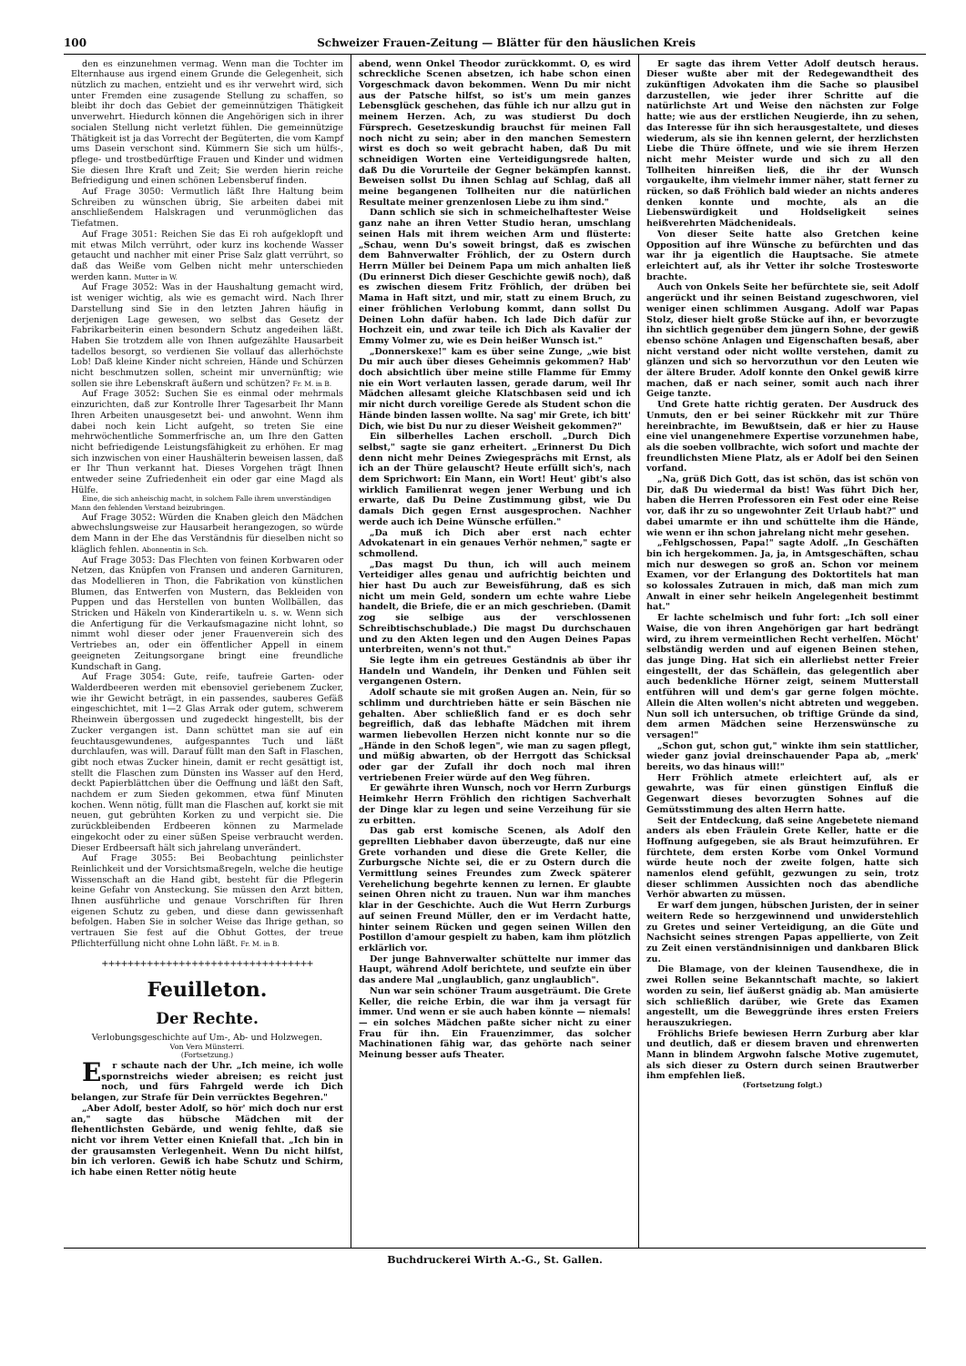100 Schweizer Frauen-Zeitung — Blätter für den häuslichen Kreis
den es einzunehmen vermag. Wenn man die Tochter im Elternhause aus irgend einem Grunde die Gelegenheit, sich nützlich zu machen, entzieht und es ihr verwehrt wird, sich unter Fremden eine zusagende Stellung zu schaffen, so bleibt ihr doch das Gebiet der gemeinnützigen Thätigkeit unverwehrt. Hiedurch können die Angehörigen sich in ihrer socialen Stellung nicht verletzt fühlen. Die gemeinnützige Thätigkeit ist ja das Vorrecht der Begüterten, die vom Kampf ums Dasein verschont sind. Kümmern Sie sich um hülfs-, pflege- und trostbedürftige Frauen und Kinder und widmen Sie diesen Ihre Kraft und Zeit; Sie werden hierin reiche Befriedigung und einen schönen Lebensberuf finden.
Auf Frage 3050: Vermutlich läßt Ihre Haltung beim Schreiben zu wünschen übrig, Sie arbeiten dabei mit anschließendem Halskragen und verunmöglichen das Tiefatmen.
Auf Frage 3051: Reichen Sie das Ei roh aufgeklopft und mit etwas Milch verrührt, oder kurz ins kochende Wasser getaucht und nachher mit einer Prise Salz glatt verrührt, so daß das Weiße vom Gelben nicht mehr unterschieden werden kann. Mutter in W.
Auf Frage 3052: Was in der Haushaltung gemacht wird, ist weniger wichtig, als wie es gemacht wird. Nach Ihrer Darstellung sind Sie in den letzten Jahren häufig in derjenigen Lage gewesen, wo selbst das Gesetz der Fabrikarbeiterin einen besondern Schutz angedeihen läßt. Haben Sie trotzdem alle von Ihnen aufgezählte Hausarbeit tadellos besorgt, so verdienen Sie vollauf das allerhöchste Lob! Daß kleine Kinder nicht schreien, Hände und Schürzen nicht beschmutzen sollen, scheint mir unvernünftig; wie sollen sie ihre Lebenskraft äußern und schützen? Fr. M. in B.
Auf Frage 3052: Suchen Sie es einmal oder mehrmals einzurichten, daß zur Kontrolle Ihrer Tagesarbeit Ihr Mann Ihren Arbeiten unausgesetzt bei- und anwohnt. Wenn ihm dabei noch kein Licht aufgeht, so treten Sie eine mehrwöchentliche Sommerfrische an, um Ihre den Gatten nicht befriedigende Leistungsfähigkeit zu erhöhen. Er mag sich inzwischen von einer Haushälterin beweisen lassen, daß er Ihr Thun verkannt hat. Dieses Vorgehen trägt Ihnen entweder seine Zufriedenheit ein oder gar eine Magd als Hülfe.
Eine, die sich anheischig macht, in solchem Falle ihrem unverständigen Mann den fehlenden Verstand beizubringen.
Auf Frage 3052: Würden die Knaben gleich den Mädchen abwechslungsweise zur Hausarbeit herangezogen, so würde dem Mann in der Ehe das Verständnis für dieselben nicht so kläglich fehlen. Abonnentin in Sch.
Auf Frage 3053: Das Flechten von feinen Korbwaren oder Netzen, das Knüpfen von Fransen und anderen Garnituren, das Modellieren in Thon, die Fabrikation von künstlichen Blumen, das Entwerfen von Mustern, das Bekleiden von Puppen und das Herstellen von bunten Wollbällen, das Stricken und Häkeln von Kinderartikeln u. s. w. Wenn sich die Anfertigung für die Verkaufsmagazine nicht lohnt, so nimmt wohl dieser oder jener Frauenverein sich des Vertriebes an, oder ein öffentlicher Appell in einem geeigneten Zeitungsorgane bringt eine freundliche Kundschaft in Gang.
Auf Frage 3054: Gute, reife, taufreie Garten- oder Walderdbeeren werden mit ebensoviel geriebenem Zucker, wie ihr Gewicht beträgt, in ein passendes, sauberes Gefäß eingeschichtet, mit 1—2 Glas Arrak oder gutem, schwerem Rheinwein übergossen und zugedeckt hingestellt, bis der Zucker vergangen ist. Dann schüttet man sie auf ein feuchtausgewundenes, aufgespanntes Tuch und läßt durchlaufen, was will. Darauf füllt man den Saft in Flaschen, gibt noch etwas Zucker hinein, damit er recht gesättigt ist, stellt die Flaschen zum Dünsten ins Wasser auf den Herd, deckt Papierblättchen über die Oeffnung und läßt den Saft, nachdem er zum Sieden gekommen, etwa fünf Minuten kochen. Wenn nötig, füllt man die Flaschen auf, korkt sie mit neuen, gut gebrühten Korken zu und verpicht sie. Die zurückbleibenden Erdbeeren können zu Marmelade eingekocht oder zu einer süßen Speise verbraucht werden. Dieser Erdbeersaft hält sich jahrelang unverändert.
Auf Frage 3055: Bei Beobachtung peinlichster Reinlichkeit und der Vorsichtsmaßregeln, welche die heutige Wissenschaft an die Hand gibt, besteht für die Pflegerin keine Gefahr von Ansteckung. Sie müssen den Arzt bitten, Ihnen ausführliche und genaue Vorschriften für Ihren eigenen Schutz zu geben, und diese dann gewissenhaft befolgen. Haben Sie in solcher Weise das Ihrige gethan, so vertrauen Sie fest auf die Obhut Gottes, der treue Pflichterfüllung nicht ohne Lohn läßt. Fr. M. in B.
+++++++++++++++++++++++++++++++++
Feuilleton.
Der Rechte.
Verlobungsgeschichte auf Um-, Ab- und Holzwegen.
Von Vera Münsterri.
(Fortsetzung.)
Er schaute nach der Uhr. „Ich meine, ich wolle spornstreichs wieder abreisen; es reicht just noch, und fürs Fahrgeld werde ich Dich belangen, zur Strafe für Dein verrücktes Begehren."
„Aber Adolf, bester Adolf, so hör' mich doch nur erst an," sagte das hübsche Mädchen mit der flehentlichsten Gebärde, und wenig fehlte, daß sie nicht vor ihrem Vetter einen Kniefall that. „Ich bin in der grausamsten Verlegenheit. Wenn Du nicht hilfst, bin ich verloren. Gewiß ich habe Schutz und Schirm, ich habe einen Retter nötig heute
abend, wenn Onkel Theodor zurückkommt. O, es wird schreckliche Scenen absetzen, ich habe schon einen Vorgeschmack davon bekommen. Wenn Du mir nicht aus der Patsche hilfst, so ist's um mein ganzes Lebensglück geschehen, das fühle ich nur allzu gut in meinem Herzen. Ach, zu was studierst Du doch Fürsprech. Gesetzeskundig brauchst für meinen Fall noch nicht zu sein; aber in den manchen Semestern wirst es doch so weit gebracht haben, daß Du mit schneidigen Worten eine Verteidigungsrede halten, daß Du die Vorurteile der Gegner bekämpfen kannst. Beweisen sollst Du ihnen Schlag auf Schlag, daß all meine begangenen Tollheiten nur die natürlichen Resultate meiner grenzenlosen Liebe zu ihm sind."
Dann schlich sie sich in schmeichelhaftester Weise ganz nahe an ihren Vetter Studio heran, umschlang seinen Hals mit ihrem weichen Arm und flüsterte: „Schau, wenn Du's soweit bringst, daß es zwischen dem Bahnverwalter Fröhlich, der zu Ostern durch Herrn Müller bei Deinem Papa um mich anhalten ließ (Du erinnerst Dich dieser Geschichte gewiß noch), daß es zwischen diesem Fritz Fröhlich, der drüben bei Mama in Haft sitzt, und mir, statt zu einem Bruch, zu einer fröhlichen Verlobung kommt, dann sollst Du Deinen Lohn dafür haben. Ich lade Dich dafür zur Hochzeit ein, und zwar teile ich Dich als Kavalier der Emmy Volmer zu, wie es Dein heißer Wunsch ist."
„Donnerskexe!" kam es über seine Zunge, „wie bist Du mir auch über dieses Geheimnis gekommen? Hab' doch absichtlich über meine stille Flamme für Emmy nie ein Wort verlauten lassen, gerade darum, weil Ihr Mädchen allesamt gleiche Klatschbasen seid und ich mir nicht durch voreilige Gerede als Student schon die Hände binden lassen wollte. Na sag' mir Grete, ich bitt' Dich, wie bist Du nur zu dieser Weisheit gekommen?"
Ein silberhelles Lachen erscholl. „Durch Dich selbst," sagte sie ganz erheitert. „Erinnerst Du Dich denn nicht mehr Deines Zwiegesprächs mit Ernst, als ich an der Thüre gelauscht? Heute erfüllt sich's, nach dem Sprichwort: Ein Mann, ein Wort! Heut' gibt's also wirklich Familienrat wegen jener Werbung und ich erwarte, daß Du Deine Zustimmung gibst, wie Du damals Dich gegen Ernst ausgesprochen. Nachher werde auch ich Deine Wünsche erfüllen."
„Da muß ich Dich aber erst nach echter Advokatenart in ein genaues Verhör nehmen," sagte er schmollend.
„Das magst Du thun, ich will auch meinem Verteidiger alles genau und aufrichtig beichten und hier hast Du auch zur Beweisführung, daß es sich nicht um mein Geld, sondern um echte wahre Liebe handelt, die Briefe, die er an mich geschrieben. (Damit zog sie selbige aus der verschlossenen Schreibtischschublade.) Die magst Du durchschauen und zu den Akten legen und den Augen Deines Papas unterbreiten, wenn's not thut."
Sie legte ihm ein getreues Geständnis ab über ihr Handeln und Wandeln, ihr Denken und Fühlen seit vergangenen Ostern.
Adolf schaute sie mit großen Augen an. Nein, für so schlimm und durchtrieben hätte er sein Bäschen nie gehalten. Aber schließlich fand er es doch sehr begreiflich, daß das lebhafte Mädchen mit ihrem warmen liebevollen Herzen nicht konnte nur so die „Hände in den Schoß legen", wie man zu sagen pflegt, und müßig abwarten, ob der Herrgott das Schicksal oder gar der Zufall ihr doch noch mal ihren vertriebenen Freier würde auf den Weg führen.
Er gewährte ihren Wunsch, noch vor Herrn Zurburgs Heimkehr Herrn Fröhlich den richtigen Sachverhalt der Dinge klar zu legen und seine Verzeihung für sie zu erbitten.
Das gab erst komische Scenen, als Adolf den geprellten Liebhaber davon überzeugte, daß nur eine Grete vorhanden und diese die Grete Keller, die Zurburgsche Nichte sei, die er zu Ostern durch die Vermittlung seines Freundes zum Zweck späterer Verehelichung begehrte kennen zu lernen. Er glaubte seinen Ohren nicht zu trauen. Nun war ihm manches klar in der Geschichte. Auch die Wut Herrn Zurburgs auf seinen Freund Müller, den er im Verdacht hatte, hinter seinem Rücken und gegen seinen Willen den Postillon d'amour gespielt zu haben, kam ihm plötzlich erklärlich vor.
Der junge Bahnverwalter schüttelte nur immer das Haupt, während Adolf berichtete, und seufzte ein über das andere Mal „unglaublich, ganz unglaublich".
Nun war sein schöner Traum ausgeträumt. Die Grete Keller, die reiche Erbin, die war ihm ja versagt für immer. Und wenn er sie auch haben könnte — niemals! — ein solches Mädchen paßte sicher nicht zu einer Frau für ihn. Ein Frauenzimmer, das solcher Machinationen fähig war, das gehörte nach seiner Meinung besser aufs Theater.
Er sagte das ihrem Vetter Adolf deutsch heraus. Dieser wußte aber mit der Redegewandtheit des zukünftigen Advokaten ihm die Sache so plausibel darzustellen, wie jeder ihrer Schritte auf die natürlichste Art und Weise den nächsten zur Folge hatte; wie aus der erstlichen Neugierde, ihn zu sehen, das Interesse für ihn sich herausgestaltete, und dieses wiederum, als sie ihn kennen gelernt, der herzlichsten Liebe die Thüre öffnete, und wie sie ihrem Herzen nicht mehr Meister wurde und sich zu all den Tollheiten hinreißen ließ, die ihr der Wunsch vorgaukelte, ihm vielmehr immer näher, statt ferner zu rücken, so daß Fröhlich bald wieder an nichts anderes denken konnte und mochte, als an die Liebenswürdigkeit und Holdseligkeit seines heißverehrten Mädchenideals.
Von dieser Seite hatte also Gretchen keine Opposition auf ihre Wünsche zu befürchten und das war ihr ja eigentlich die Hauptsache. Sie atmete erleichtert auf, als ihr Vetter ihr solche Trostesworte brachte.
Auch von Onkels Seite her befürchtete sie, seit Adolf angerückt und ihr seinen Beistand zugeschworen, viel weniger einen schlimmen Ausgang. Adolf war Papas Stolz, dieser hielt große Stücke auf ihn, er bevorzugte ihn sichtlich gegenüber dem jüngern Sohne, der gewiß ebenso schöne Anlagen und Eigenschaften besaß, aber nicht verstand oder nicht wollte verstehen, damit zu glänzen und sich so hervorzuthun vor den Leuten wie der ältere Bruder. Adolf konnte den Onkel gewiß kirre machen, daß er nach seiner, somit auch nach ihrer Geige tanzte.
Und Grete hatte richtig geraten. Der Ausdruck des Unmuts, den er bei seiner Rückkehr mit zur Thüre hereinbrachte, im Bewußtsein, daß er hier zu Hause eine viel unangenehmere Expertise vorzunehmen habe, als die soeben vollbrachte, wich sofort und machte der freundlichsten Miene Platz, als er Adolf bei den Seinen vorfand.
„Na, grüß Dich Gott, das ist schön, das ist schön von Dir, daß Du wiedermal da bist! Was führt Dich her, haben die Herren Professoren ein Fest oder eine Reise vor, daß ihr zu so ungewohnter Zeit Urlaub habt?" und dabei umarmte er ihn und schüttelte ihm die Hände, wie wenn er ihn schon jahrelang nicht mehr gesehen.
„Fehlgschossen, Papa!" sagte Adolf. „In Geschäften bin ich hergekommen. Ja, ja, in Amtsgeschäften, schau mich nur deswegen so groß an. Schon vor meinem Examen, vor der Erlangung des Doktortitels hat man so kolossales Zutrauen in mich, daß man mich zum Anwalt in einer sehr heikeln Angelegenheit bestimmt hat."
Er lachte schelmisch und fuhr fort: „Ich soll einer Waise, die von ihren Angehörigen gar hart bedrängt wird, zu ihrem vermeintlichen Recht verhelfen. Möcht' selbständig werden und auf eigenen Beinen stehen, das junge Ding. Hat sich ein allerliebst netter Freier eingestellt, der das Schäflein, das gelegentlich aber auch bedenkliche Hörner zeigt, seinem Mutterstall entführen will und dem's gar gerne folgen möchte. Allein die Alten wollen's nicht abtreten und weggeben. Nun soll ich untersuchen, ob triftige Gründe da sind, dem armen Mädchen seine Herzenswünsche zu versagen!"
„Schon gut, schon gut," winkte ihm sein stattlicher, wieder ganz jovial dreinschauender Papa ab, „merk' bereits, wo das hinaus will!"
Herr Fröhlich atmete erleichtert auf, als er gewahrte, was für einen günstigen Einfluß die Gegenwart dieses bevorzugten Sohnes auf die Gemütsstimmung des alten Herrn hatte.
Seit der Entdeckung, daß seine Angebetete niemand anders als eben Fräulein Grete Keller, hatte er die Hoffnung aufgegeben, sie als Braut heimzuführen. Er fürchtete, dem ersten Korbe vom Onkel Vormund würde heute noch der zweite folgen, hatte sich namenlos elend gefühlt, gezwungen zu sein, trotz dieser schlimmen Aussichten noch das abendliche Verhör abwarten zu müssen.
Er warf dem jungen, hübschen Juristen, der in seiner weitern Rede so herzgewinnend und unwiderstehlich zu Gretes und seiner Verteidigung, an die Güte und Nachsicht seines strengen Papas appellierte, von Zeit zu Zeit einen verständnisinnigen und dankbaren Blick zu.
Die Blamage, von der kleinen Tausendhexe, die in zwei Rollen seine Bekanntschaft machte, so lakiert worden zu sein, lief äußerst gnädig ab. Man amüsierte sich schließlich darüber, wie Grete das Examen angestellt, um die Beweggründe ihres ersten Freiers herauszukriegen.
Fröhlichs Briefe bewiesen Herrn Zurburg aber klar und deutlich, daß er diesem braven und ehrenwerten Mann in blindem Argwohn falsche Motive zugemutet, als sich dieser zu Ostern durch seinen Brautwerber ihm empfehlen ließ.
(Fortsetzung folgt.)
Buchdruckerei Wirth A.-G., St. Gallen.